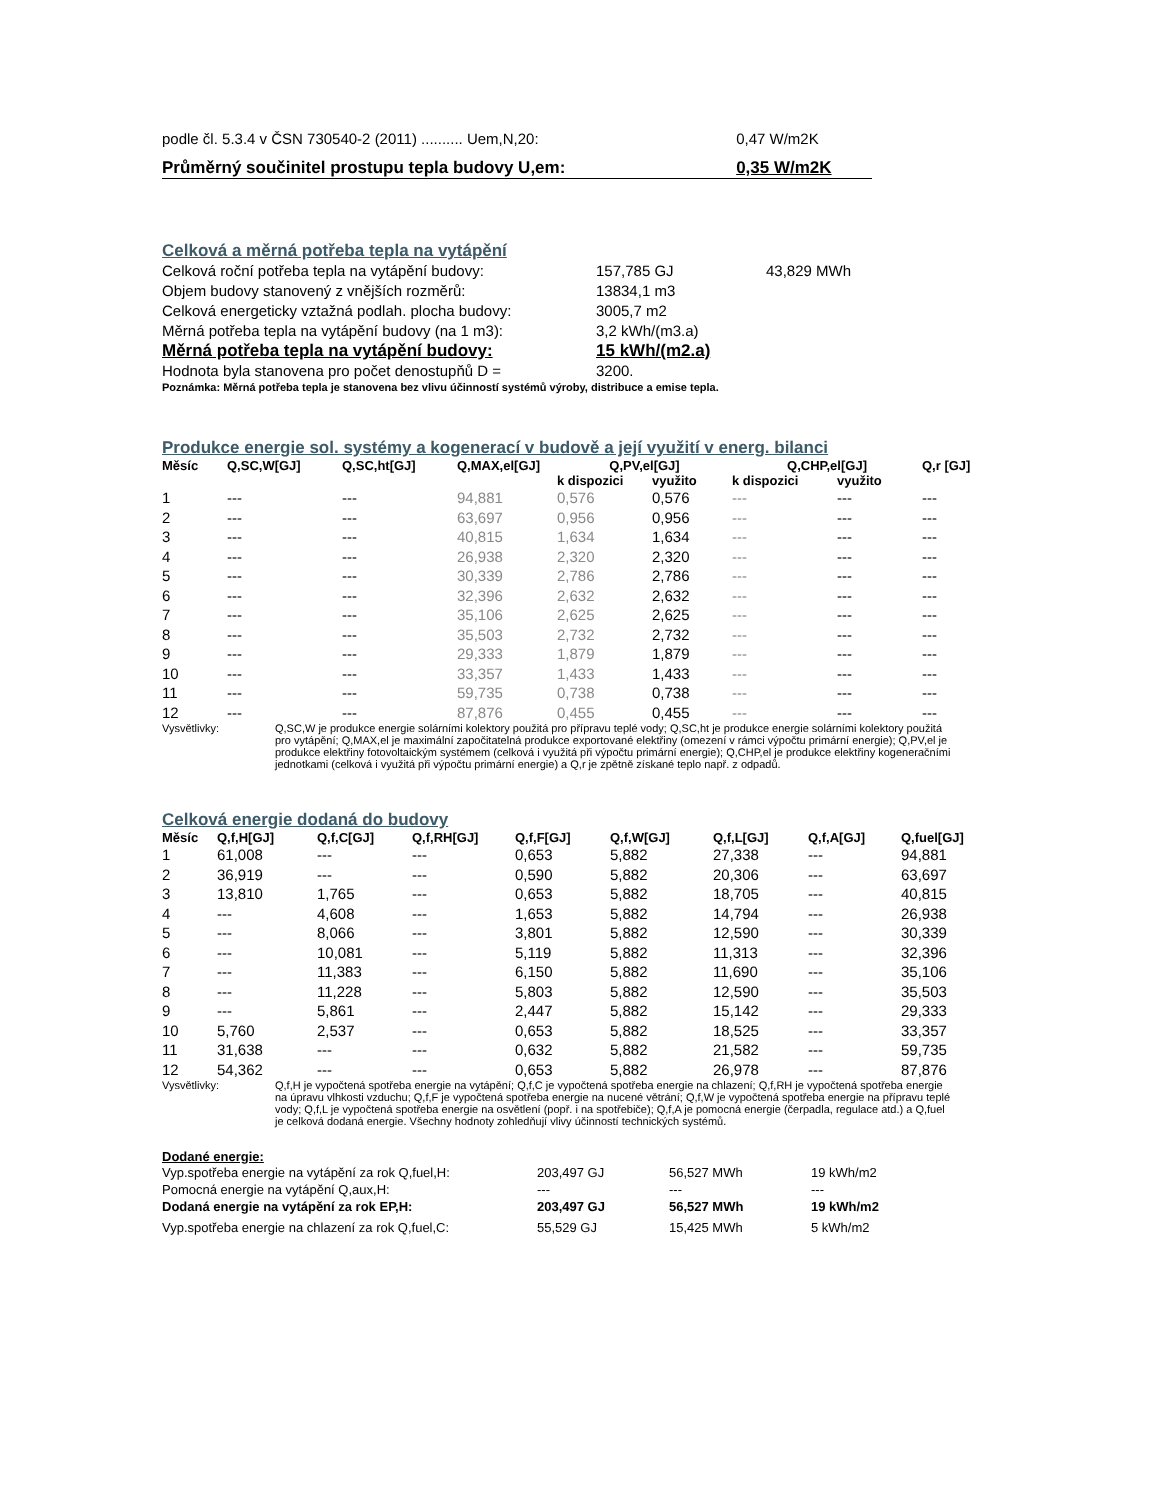| podle čl. 5.3.4 v ČSN 730540-2 (2011) .......... Uem,N,20: | 0,47 W/m2K |
| Průměrný součinitel prostupu tepla budovy U,em: | 0,35 W/m2K |
Celková a měrná potřeba tepla na vytápění
| Celková roční potřeba tepla na vytápění budovy: | 157,785 GJ | 43,829 MWh |
| Objem budovy stanovený z vnějších rozměrů: | 13834,1 m3 | |
| Celková energeticky vztažná podlah. plocha budovy: | 3005,7 m2 | |
| Měrná potřeba tepla na vytápění budovy (na 1 m3): | 3,2 kWh/(m3.a) | |
| Měrná potřeba tepla na vytápění budovy: | 15 kWh/(m2.a) | |
| Hodnota byla stanovena pro počet denostupňů D = | 3200. | |
Poznámka: Měrná potřeba tepla je stanovena bez vlivu účinností systémů výroby, distribuce a emise tepla.
Produkce energie sol. systémy a kogenerací v budově a její využití v energ. bilanci
| Měsíc | Q,SC,W[GJ] | Q,SC,ht[GJ] | Q,MAX,el[GJ] | Q,PV,el[GJ] | | Q,CHP,el[GJ] | | Q,r [GJ] |
| --- | --- | --- | --- | --- | --- | --- | --- | --- |
| | | | | k dispozici | využito | k dispozici | využito | |
| 1 | --- | --- | 94,881 | 0,576 | 0,576 | --- | --- | --- |
| 2 | --- | --- | 63,697 | 0,956 | 0,956 | --- | --- | --- |
| 3 | --- | --- | 40,815 | 1,634 | 1,634 | --- | --- | --- |
| 4 | --- | --- | 26,938 | 2,320 | 2,320 | --- | --- | --- |
| 5 | --- | --- | 30,339 | 2,786 | 2,786 | --- | --- | --- |
| 6 | --- | --- | 32,396 | 2,632 | 2,632 | --- | --- | --- |
| 7 | --- | --- | 35,106 | 2,625 | 2,625 | --- | --- | --- |
| 8 | --- | --- | 35,503 | 2,732 | 2,732 | --- | --- | --- |
| 9 | --- | --- | 29,333 | 1,879 | 1,879 | --- | --- | --- |
| 10 | --- | --- | 33,357 | 1,433 | 1,433 | --- | --- | --- |
| 11 | --- | --- | 59,735 | 0,738 | 0,738 | --- | --- | --- |
| 12 | --- | --- | 87,876 | 0,455 | 0,455 | --- | --- | --- |
Vysvětlivky: Q,SC,W je produkce energie solárními kolektory použitá pro přípravu teplé vody; Q,SC,ht je produkce energie solárními kolektory použitá pro vytápění; Q,MAX,el je maximální započitatelná produkce exportované elektřiny (omezení v rámci výpočtu primární energie); Q,PV,el je produkce elektřiny fotovoltaickým systémem (celková i využitá při výpočtu primární energie); Q,CHP,el je produkce elektřiny kogeneračními jednotkami (celková i využitá při výpočtu primární energie) a Q,r je zpětně získané teplo např. z odpadů.
Celková energie dodaná do budovy
| Měsíc | Q,f,H[GJ] | Q,f,C[GJ] | Q,f,RH[GJ] | Q,f,F[GJ] | Q,f,W[GJ] | Q,f,L[GJ] | Q,f,A[GJ] | Q,fuel[GJ] |
| --- | --- | --- | --- | --- | --- | --- | --- | --- |
| 1 | 61,008 | --- | --- | 0,653 | 5,882 | 27,338 | --- | 94,881 |
| 2 | 36,919 | --- | --- | 0,590 | 5,882 | 20,306 | --- | 63,697 |
| 3 | 13,810 | 1,765 | --- | 0,653 | 5,882 | 18,705 | --- | 40,815 |
| 4 | --- | 4,608 | --- | 1,653 | 5,882 | 14,794 | --- | 26,938 |
| 5 | --- | 8,066 | --- | 3,801 | 5,882 | 12,590 | --- | 30,339 |
| 6 | --- | 10,081 | --- | 5,119 | 5,882 | 11,313 | --- | 32,396 |
| 7 | --- | 11,383 | --- | 6,150 | 5,882 | 11,690 | --- | 35,106 |
| 8 | --- | 11,228 | --- | 5,803 | 5,882 | 12,590 | --- | 35,503 |
| 9 | --- | 5,861 | --- | 2,447 | 5,882 | 15,142 | --- | 29,333 |
| 10 | 5,760 | 2,537 | --- | 0,653 | 5,882 | 18,525 | --- | 33,357 |
| 11 | 31,638 | --- | --- | 0,632 | 5,882 | 21,582 | --- | 59,735 |
| 12 | 54,362 | --- | --- | 0,653 | 5,882 | 26,978 | --- | 87,876 |
Vysvětlivky: Q,f,H je vypočtená spotřeba energie na vytápění; Q,f,C je vypočtená spotřeba energie na chlazení; Q,f,RH je vypočtená spotřeba energie na úpravu vlhkosti vzduchu; Q,f,F je vypočtená spotřeba energie na nucené větrání; Q,f,W je vypočtená spotřeba energie na přípravu teplé vody; Q,f,L je vypočtená spotřeba energie na osvětlení (popř. i na spotřebiče); Q,f,A je pomocná energie (čerpadla, regulace atd.) a Q,fuel je celková dodaná energie. Všechny hodnoty zohledňují vlivy účinností technických systémů.
Dodané energie:
| Vyp.spotřeba energie na vytápění za rok Q,fuel,H: | 203,497 GJ | 56,527 MWh | 19 kWh/m2 |
| Pomocná energie na vytápění Q,aux,H: | --- | --- | --- |
| Dodaná energie na vytápění za rok EP,H: | 203,497 GJ | 56,527 MWh | 19 kWh/m2 |
| Vyp.spotřeba energie na chlazení za rok Q,fuel,C: | 55,529 GJ | 15,425 MWh | 5 kWh/m2 |